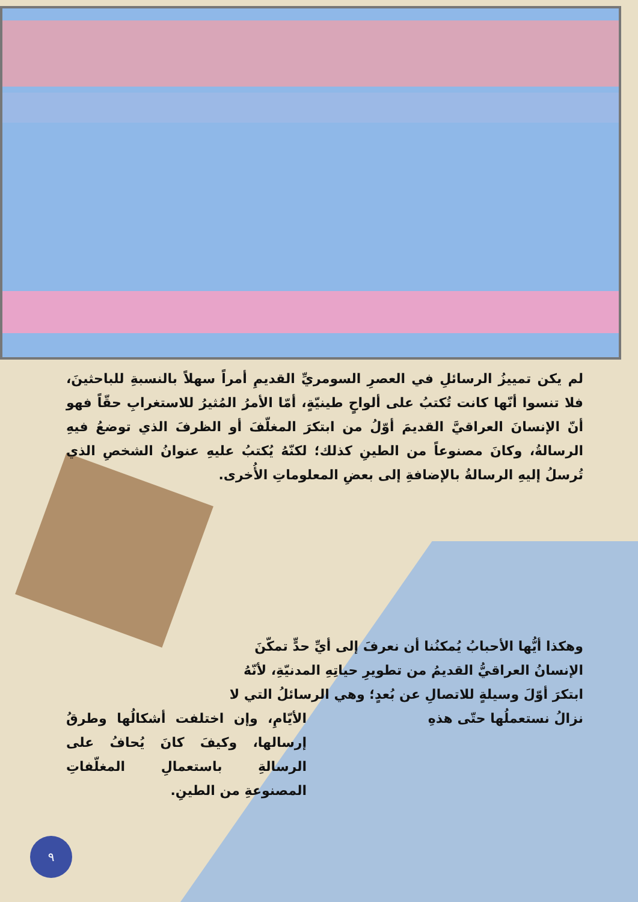لم يكن تمييزُ الرسائلِ في العصرِ السومريِّ القديمِ أمراً سهلاً بالنسبةِ للباحثينَ، فلا تنسوا أنّها كانت تُكتبُ على ألواحٍ طينيّةٍ، أمّا الأمرُ المُثيرُ للاستغرابِ حقّاً فهو أنّ الإنسانَ العراقيَّ القديمَ أوّلُ من ابتكرَ المغلّفَ أو الظرفَ الذي توضعُ فيهِ الرسالةُ، وكانَ مصنوعاً من الطينِ كذلك؛ لكنّهُ يُكتبُ عليهِ عنوانُ الشخصِ الذي تُرسلُ إليهِ الرسالةُ بالإضافةِ إلى بعضِ المعلوماتِ الأُخرى.
وهكذا أيُّها الأحبابُ يُمكنُنا أن نعرفَ إلى أيِّ حدٍّ تمكّنَ الإنسانُ العراقيُّ القديمُ من تطويرِ حياتِهِ المدنيّةِ، لأنّهُ ابتكرَ أوّلَ وسيلةٍ للاتصالِ عن بُعدٍ؛ وهي الرسائلُ التي لا نزالُ نستعملُها حتّى هذهِ
الأيّامِ، وإن اختلفت أشكالُها وطرقُ إرسالها، وكيفَ كانَ يُحافُ على الرسالةِ باستعمالِ المغلّفاتِ المصنوعةِ من الطينِ.
٩